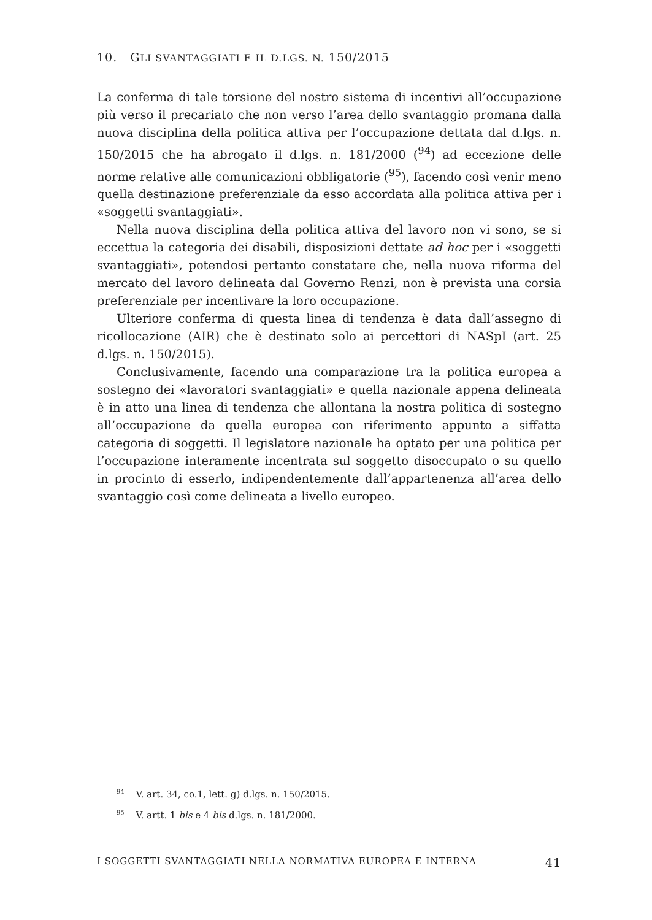10. GLI SVANTAGGIATI E IL D.LGS. N. 150/2015
La conferma di tale torsione del nostro sistema di incentivi all’occupazione più verso il precariato che non verso l’area dello svantaggio promana dalla nuova disciplina della politica attiva per l’occupazione dettata dal d.lgs. n. 150/2015 che ha abrogato il d.lgs. n. 181/2000 (<sup>94</sup>) ad eccezione delle norme relative alle comunicazioni obbligatorie (<sup>95</sup>), facendo così venir meno quella destinazione preferenziale da esso accordata alla politica attiva per i «soggetti svantaggiati».
Nella nuova disciplina della politica attiva del lavoro non vi sono, se si eccettua la categoria dei disabili, disposizioni dettate ad hoc per i «soggetti svantaggiati», potendosi pertanto constatare che, nella nuova riforma del mercato del lavoro delineata dal Governo Renzi, non è prevista una corsia preferenziale per incentivare la loro occupazione.
Ulteriore conferma di questa linea di tendenza è data dall’assegno di ricollocazione (AIR) che è destinato solo ai percettori di NASpI (art. 25 d.lgs. n. 150/2015).
Conclusivamente, facendo una comparazione tra la politica europea a sostegno dei «lavoratori svantaggiati» e quella nazionale appena delineata è in atto una linea di tendenza che allontana la nostra politica di sostegno all’occupazione da quella europea con riferimento appunto a siffatta categoria di soggetti. Il legislatore nazionale ha optato per una politica per l’occupazione interamente incentrata sul soggetto disoccupato o su quello in procinto di esserlo, indipendentemente dall’appartenenza all’area dello svantaggio così come delineata a livello europeo.
<sup>94</sup> V. art. 34, co.1, lett. g) d.lgs. n. 150/2015.
<sup>95</sup> V. artt. 1 bis e 4 bis d.lgs. n. 181/2000.
I SOGGETTI SVANTAGGIATI NELLA NORMATIVA EUROPEA E INTERNA 41